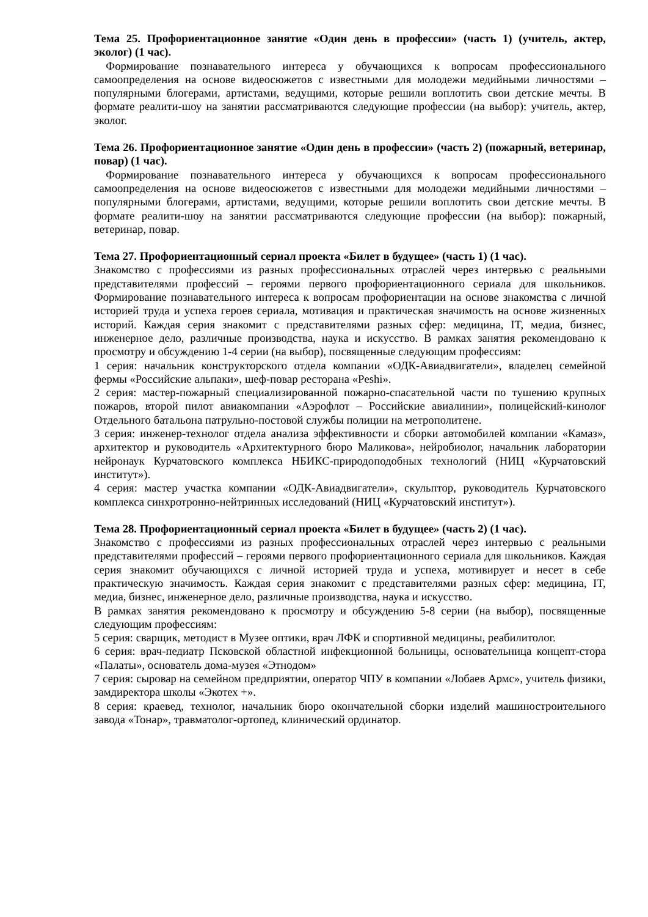Тема 25. Профориентационное занятие «Один день в профессии» (часть 1) (учитель, актер, эколог) (1 час).
Формирование познавательного интереса у обучающихся к вопросам профессионального самоопределения на основе видеосюжетов с известными для молодежи медийными личностями – популярными блогерами, артистами, ведущими, которые решили воплотить свои детские мечты. В формате реалити-шоу на занятии рассматриваются следующие профессии (на выбор): учитель, актер, эколог.
Тема 26. Профориентационное занятие «Один день в профессии» (часть 2) (пожарный, ветеринар, повар) (1 час).
Формирование познавательного интереса у обучающихся к вопросам профессионального самоопределения на основе видеосюжетов с известными для молодежи медийными личностями – популярными блогерами, артистами, ведущими, которые решили воплотить свои детские мечты. В формате реалити-шоу на занятии рассматриваются следующие профессии (на выбор): пожарный, ветеринар, повар.
Тема 27. Профориентационный сериал проекта «Билет в будущее» (часть 1) (1 час).
Знакомство с профессиями из разных профессиональных отраслей через интервью с реальными представителями профессий – героями первого профориентационного сериала для школьников. Формирование познавательного интереса к вопросам профориентации на основе знакомства с личной историей труда и успеха героев сериала, мотивация и практическая значимость на основе жизненных историй. Каждая серия знакомит с представителями разных сфер: медицина, IT, медиа, бизнес, инженерное дело, различные производства, наука и искусство. В рамках занятия рекомендовано к просмотру и обсуждению 1-4 серии (на выбор), посвященные следующим профессиям:
1 серия: начальник конструкторского отдела компании «ОДК-Авиадвигатели», владелец семейной фермы «Российские альпаки», шеф-повар ресторана «Peshi».
2 серия: мастер-пожарный специализированной пожарно-спасательной части по тушению крупных пожаров, второй пилот авиакомпании «Аэрофлот – Российские авиалинии», полицейский-кинолог Отдельного батальона патрульно-постовой службы полиции на метрополитене.
3 серия: инженер-технолог отдела анализа эффективности и сборки автомобилей компании «Камаз», архитектор и руководитель «Архитектурного бюро Маликова», нейробиолог, начальник лаборатории нейронаук Курчатовского комплекса НБИКС-природоподобных технологий (НИЦ «Курчатовский институт»).
4 серия: мастер участка компании «ОДК-Авиадвигатели», скульптор, руководитель Курчатовского комплекса синхротронно-нейтринных исследований (НИЦ «Курчатовский институт»).
Тема 28. Профориентационный сериал проекта «Билет в будущее» (часть 2) (1 час).
Знакомство с профессиями из разных профессиональных отраслей через интервью с реальными представителями профессий – героями первого профориентационного сериала для школьников. Каждая серия знакомит обучающихся с личной историей труда и успеха, мотивирует и несет в себе практическую значимость. Каждая серия знакомит с представителями разных сфер: медицина, IT, медиа, бизнес, инженерное дело, различные производства, наука и искусство.
В рамках занятия рекомендовано к просмотру и обсуждению 5-8 серии (на выбор), посвященные следующим профессиям:
5 серия: сварщик, методист в Музее оптики, врач ЛФК и спортивной медицины, реабилитолог.
6 серия: врач-педиатр Псковской областной инфекционной больницы, основательница концепт-стора «Палаты», основатель дома-музея «Этнодом»
7 серия: сыровар на семейном предприятии, оператор ЧПУ в компании «Лобаев Армс», учитель физики, замдиректора школы «Экотех +».
8 серия: краевед, технолог, начальник бюро окончательной сборки изделий машиностроительного завода «Тонар», травматолог-ортопед, клинический ординатор.